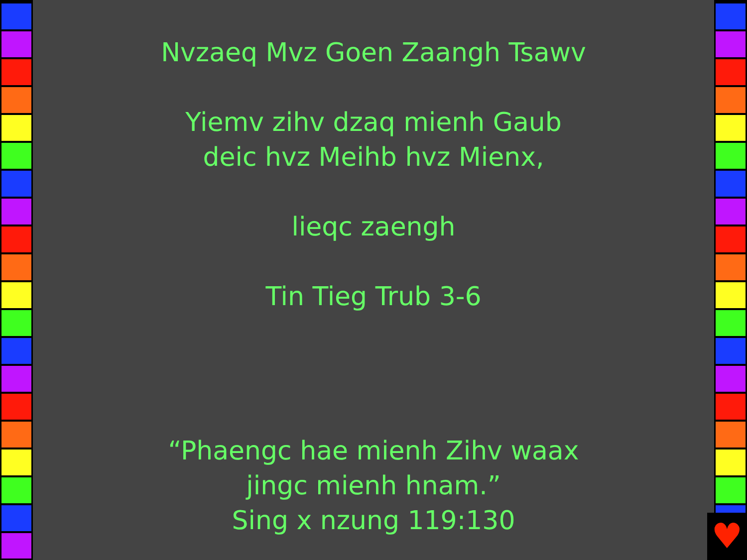Nvzaeq Mvz Goen Zaangh Tsawv
Yiemv zihv dzaq mienh Gaub
deic hvz Meihb hvz Mienx,
lieqc zaengh
Tin Tieg Trub 3-6
“Phaengc hae mienh Zihv waax
jingc mienh hnam.”
Sing x nzung 119:130
♥